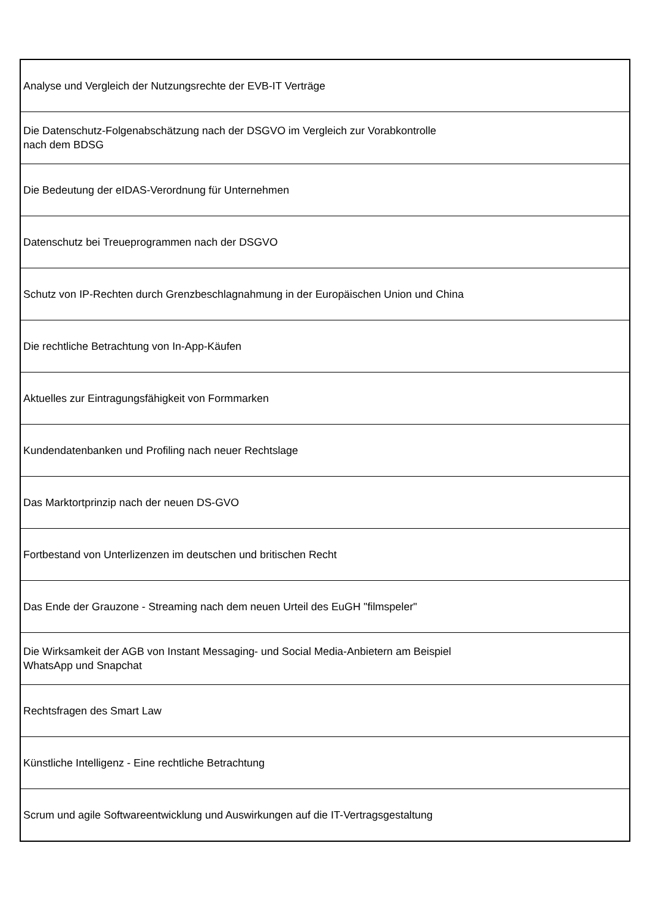| Analyse und Vergleich der Nutzungsrechte der EVB-IT Verträge |
| Die Datenschutz-Folgenabschätzung nach der DSGVO im Vergleich zur Vorabkontrolle nach dem BDSG |
| Die Bedeutung der eIDAS-Verordnung für Unternehmen |
| Datenschutz bei Treueprogrammen nach der DSGVO |
| Schutz von IP-Rechten durch Grenzbeschlagnahmung in der Europäischen Union und China |
| Die rechtliche Betrachtung von In-App-Käufen |
| Aktuelles zur Eintragungsfähigkeit von Formmarken |
| Kundendatenbanken und Profiling nach neuer Rechtslage |
| Das Marktortprinzip nach der neuen DS-GVO |
| Fortbestand von Unterlizenzen im deutschen und britischen Recht |
| Das Ende der Grauzone - Streaming nach dem neuen Urteil des EuGH "filmspeler" |
| Die Wirksamkeit der AGB von Instant Messaging- und Social Media-Anbietern am Beispiel WhatsApp und Snapchat |
| Rechtsfragen des Smart Law |
| Künstliche Intelligenz - Eine rechtliche Betrachtung |
| Scrum und agile Softwareentwicklung und Auswirkungen auf die IT-Vertragsgestaltung |